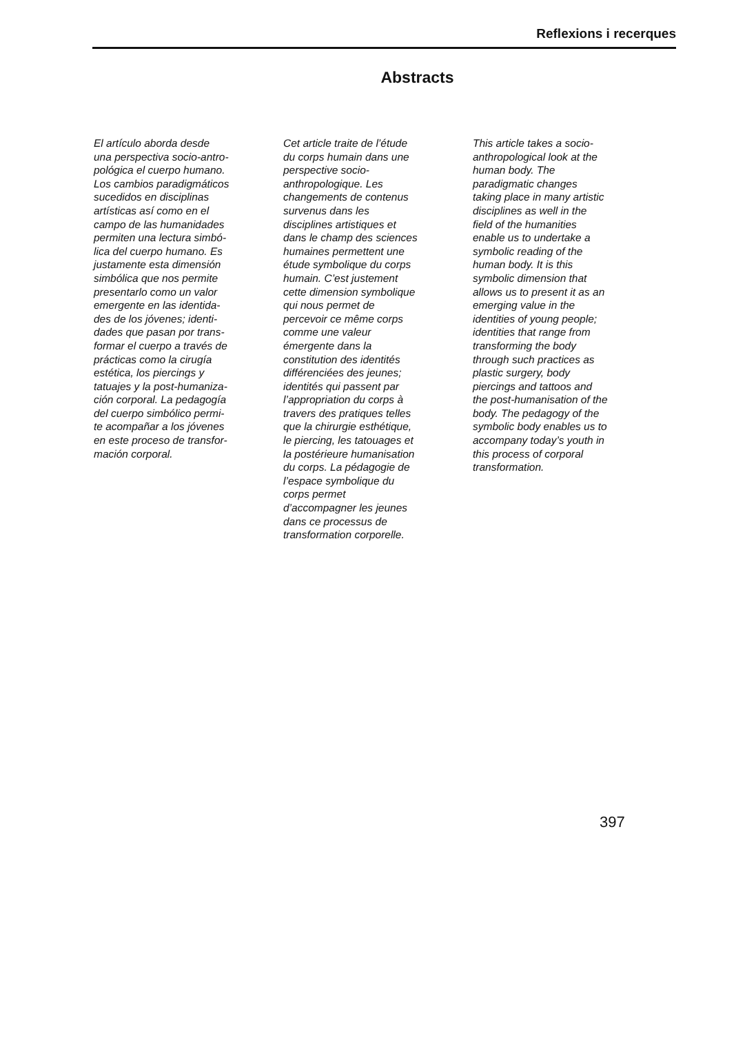Reflexions i recerques
Abstracts
El artículo aborda desde
una perspectiva socio-antro-
pológica el cuerpo humano.
Los cambios paradigmáticos
sucedidos en disciplinas
artísticas así como en el
campo de las humanidades
permiten una lectura simbó-
lica del cuerpo humano. Es
justamente esta dimensión
simbólica que nos permite
presentarlo como un valor
emergente en las identida-
des de los jóvenes; identi-
dades que pasan por trans-
formar el cuerpo a través de
prácticas como la cirugía
estética, los piercings y
tatuajes y la post-humaniza-
ción corporal. La pedagogía
del cuerpo simbólico permi-
te acompañar a los jóvenes
en este proceso de transfor-
mación corporal.
Cet article traite de l’étude
du corps humain dans une
perspective socio-
anthropologique. Les
changements de contenus
survenus dans les
disciplines artistiques et
dans le champ des sciences
humaines permettent une
étude symbolique du corps
humain. C’est justement
cette dimension symbolique
qui nous permet de
percevoir ce même corps
comme une valeur
émergente dans la
constitution des identités
différenciées des jeunes;
identités qui passent par
l’appropriation du corps à
travers des pratiques telles
que la chirurgie esthétique,
le piercing, les tatouages et
la postérieure humanisation
du corps. La pédagogie de
l’espace symbolique du
corps permet
d’accompagner les jeunes
dans ce processus de
transformation corporelle.
This article takes a socio-
anthropological look at the
human body. The
paradigmatic changes
taking place in many artistic
disciplines as well in the
field of the humanities
enable us to undertake a
symbolic reading of the
human body. It is this
symbolic dimension that
allows us to present it as an
emerging value in the
identities of young people;
identities that range from
transforming the body
through such practices as
plastic surgery, body
piercings and tattoos and
the post-humanisation of the
body. The pedagogy of the
symbolic body enables us to
accompany today’s youth in
this process of corporal
transformation.
397